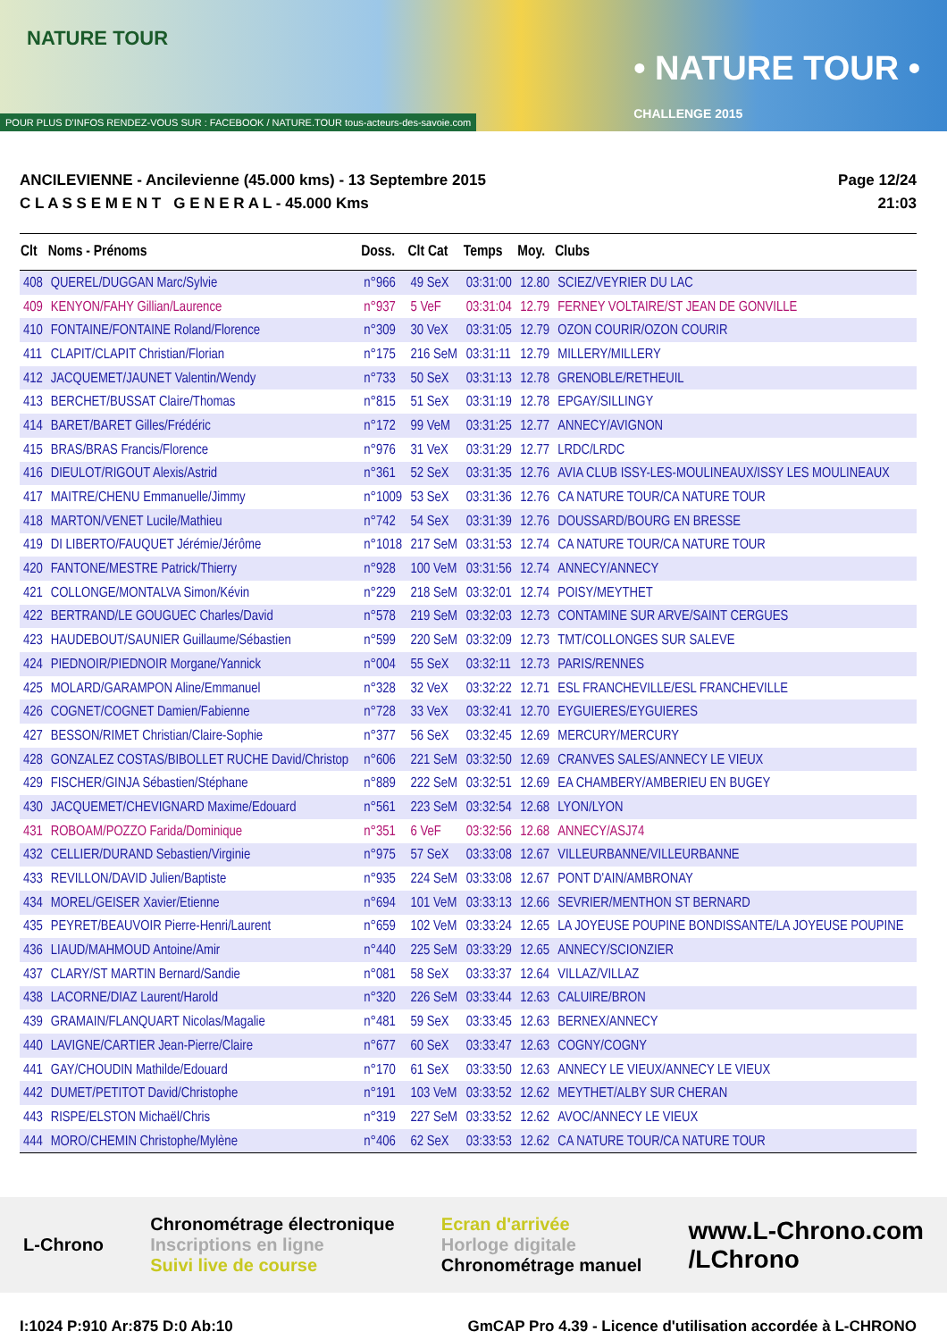NATURE TOUR
• NATURE TOUR •
CHALLENGE 2015
POUR PLUS D'INFOS RENDEZ-VOUS SUR : FACEBOOK / NATURE.TOUR tous-acteurs-des-savoie.com
ANCILEVIENNE - Ancilevienne (45.000 kms) - 13 Septembre 2015
C L A S S E M E N T G E N E R A L - 45.000 Kms
Page 12/24
21:03
| Clt | Noms - Prénoms | Doss. | Clt Cat | Temps | Moy. | Clubs |
| --- | --- | --- | --- | --- | --- | --- |
| 408 | QUEREL/DUGGAN Marc/Sylvie | n°966 | 49 SeX | 03:31:00 | 12.80 | SCIEZ/VEYRIER DU LAC |
| 409 | KENYON/FAHY Gillian/Laurence | n°937 | 5 VeF | 03:31:04 | 12.79 | FERNEY VOLTAIRE/ST JEAN DE GONVILLE |
| 410 | FONTAINE/FONTAINE Roland/Florence | n°309 | 30 VeX | 03:31:05 | 12.79 | OZON COURIR/OZON COURIR |
| 411 | CLAPIT/CLAPIT Christian/Florian | n°175 | 216 SeM | 03:31:11 | 12.79 | MILLERY/MILLERY |
| 412 | JACQUEMET/JAUNET Valentin/Wendy | n°733 | 50 SeX | 03:31:13 | 12.78 | GRENOBLE/RETHEUIL |
| 413 | BERCHET/BUSSAT Claire/Thomas | n°815 | 51 SeX | 03:31:19 | 12.78 | EPGAY/SILLINGY |
| 414 | BARET/BARET Gilles/Frédéric | n°172 | 99 VeM | 03:31:25 | 12.77 | ANNECY/AVIGNON |
| 415 | BRAS/BRAS Francis/Florence | n°976 | 31 VeX | 03:31:29 | 12.77 | LRDC/LRDC |
| 416 | DIEULOT/RIGOUT Alexis/Astrid | n°361 | 52 SeX | 03:31:35 | 12.76 | AVIA CLUB ISSY-LES-MOULINEAUX/ISSY LES MOULINEAUX |
| 417 | MAITRE/CHENU Emmanuelle/Jimmy | n°1009 | 53 SeX | 03:31:36 | 12.76 | CA NATURE TOUR/CA NATURE TOUR |
| 418 | MARTON/VENET Lucile/Mathieu | n°742 | 54 SeX | 03:31:39 | 12.76 | DOUSSARD/BOURG EN BRESSE |
| 419 | DI LIBERTO/FAUQUET Jérémie/Jérôme | n°1018 | 217 SeM | 03:31:53 | 12.74 | CA NATURE TOUR/CA NATURE TOUR |
| 420 | FANTONE/MESTRE Patrick/Thierry | n°928 | 100 VeM | 03:31:56 | 12.74 | ANNECY/ANNECY |
| 421 | COLLONGE/MONTALVA Simon/Kévin | n°229 | 218 SeM | 03:32:01 | 12.74 | POISY/MEYTHET |
| 422 | BERTRAND/LE GOUGUEC Charles/David | n°578 | 219 SeM | 03:32:03 | 12.73 | CONTAMINE SUR ARVE/SAINT CERGUES |
| 423 | HAUDEBOUT/SAUNIER Guillaume/Sébastien | n°599 | 220 SeM | 03:32:09 | 12.73 | TMT/COLLONGES SUR SALEVE |
| 424 | PIEDNOIR/PIEDNOIR Morgane/Yannick | n°004 | 55 SeX | 03:32:11 | 12.73 | PARIS/RENNES |
| 425 | MOLARD/GARAMPON Aline/Emmanuel | n°328 | 32 VeX | 03:32:22 | 12.71 | ESL FRANCHEVILLE/ESL FRANCHEVILLE |
| 426 | COGNET/COGNET Damien/Fabienne | n°728 | 33 VeX | 03:32:41 | 12.70 | EYGUIERES/EYGUIERES |
| 427 | BESSON/RIMET Christian/Claire-Sophie | n°377 | 56 SeX | 03:32:45 | 12.69 | MERCURY/MERCURY |
| 428 | GONZALEZ COSTAS/BIBOLLET RUCHE David/Christop | n°606 | 221 SeM | 03:32:50 | 12.69 | CRANVES SALES/ANNECY LE VIEUX |
| 429 | FISCHER/GINJA Sébastien/Stéphane | n°889 | 222 SeM | 03:32:51 | 12.69 | EA CHAMBERY/AMBERIEU EN BUGEY |
| 430 | JACQUEMET/CHEVIGNARD Maxime/Edouard | n°561 | 223 SeM | 03:32:54 | 12.68 | LYON/LYON |
| 431 | ROBOAM/POZZO Farida/Dominique | n°351 | 6 VeF | 03:32:56 | 12.68 | ANNECY/ASJ74 |
| 432 | CELLIER/DURAND Sebastien/Virginie | n°975 | 57 SeX | 03:33:08 | 12.67 | VILLEURBANNE/VILLEURBANNE |
| 433 | REVILLON/DAVID Julien/Baptiste | n°935 | 224 SeM | 03:33:08 | 12.67 | PONT D'AIN/AMBRONAY |
| 434 | MOREL/GEISER Xavier/Etienne | n°694 | 101 VeM | 03:33:13 | 12.66 | SEVRIER/MENTHON ST BERNARD |
| 435 | PEYRET/BEAUVOIR Pierre-Henri/Laurent | n°659 | 102 VeM | 03:33:24 | 12.65 | LA JOYEUSE POUPINE BONDISSANTE/LA JOYEUSE POUPINE |
| 436 | LIAUD/MAHMOUD Antoine/Amir | n°440 | 225 SeM | 03:33:29 | 12.65 | ANNECY/SCIONZIER |
| 437 | CLARY/ST MARTIN Bernard/Sandie | n°081 | 58 SeX | 03:33:37 | 12.64 | VILLAZ/VILLAZ |
| 438 | LACORNE/DIAZ Laurent/Harold | n°320 | 226 SeM | 03:33:44 | 12.63 | CALUIRE/BRON |
| 439 | GRAMAIN/FLANQUART Nicolas/Magalie | n°481 | 59 SeX | 03:33:45 | 12.63 | BERNEX/ANNECY |
| 440 | LAVIGNE/CARTIER Jean-Pierre/Claire | n°677 | 60 SeX | 03:33:47 | 12.63 | COGNY/COGNY |
| 441 | GAY/CHOUDIN Mathilde/Edouard | n°170 | 61 SeX | 03:33:50 | 12.63 | ANNECY LE VIEUX/ANNECY LE VIEUX |
| 442 | DUMET/PETITOT David/Christophe | n°191 | 103 VeM | 03:33:52 | 12.62 | MEYTHET/ALBY SUR CHERAN |
| 443 | RISPE/ELSTON Michaël/Chris | n°319 | 227 SeM | 03:33:52 | 12.62 | AVOC/ANNECY LE VIEUX |
| 444 | MORO/CHEMIN Christophe/Mylène | n°406 | 62 SeX | 03:33:53 | 12.62 | CA NATURE TOUR/CA NATURE TOUR |
L-Chrono
Chronométrage électronique
Inscriptions en ligne
Suivi live de course
Ecran d'arrivée
Horloge digitale
Chronométrage manuel
www.L-Chrono.com
/LChrono
I:1024 P:910 Ar:875 D:0 Ab:10 GmCAP Pro 4.39 - Licence d'utilisation accordée à L-CHRONO